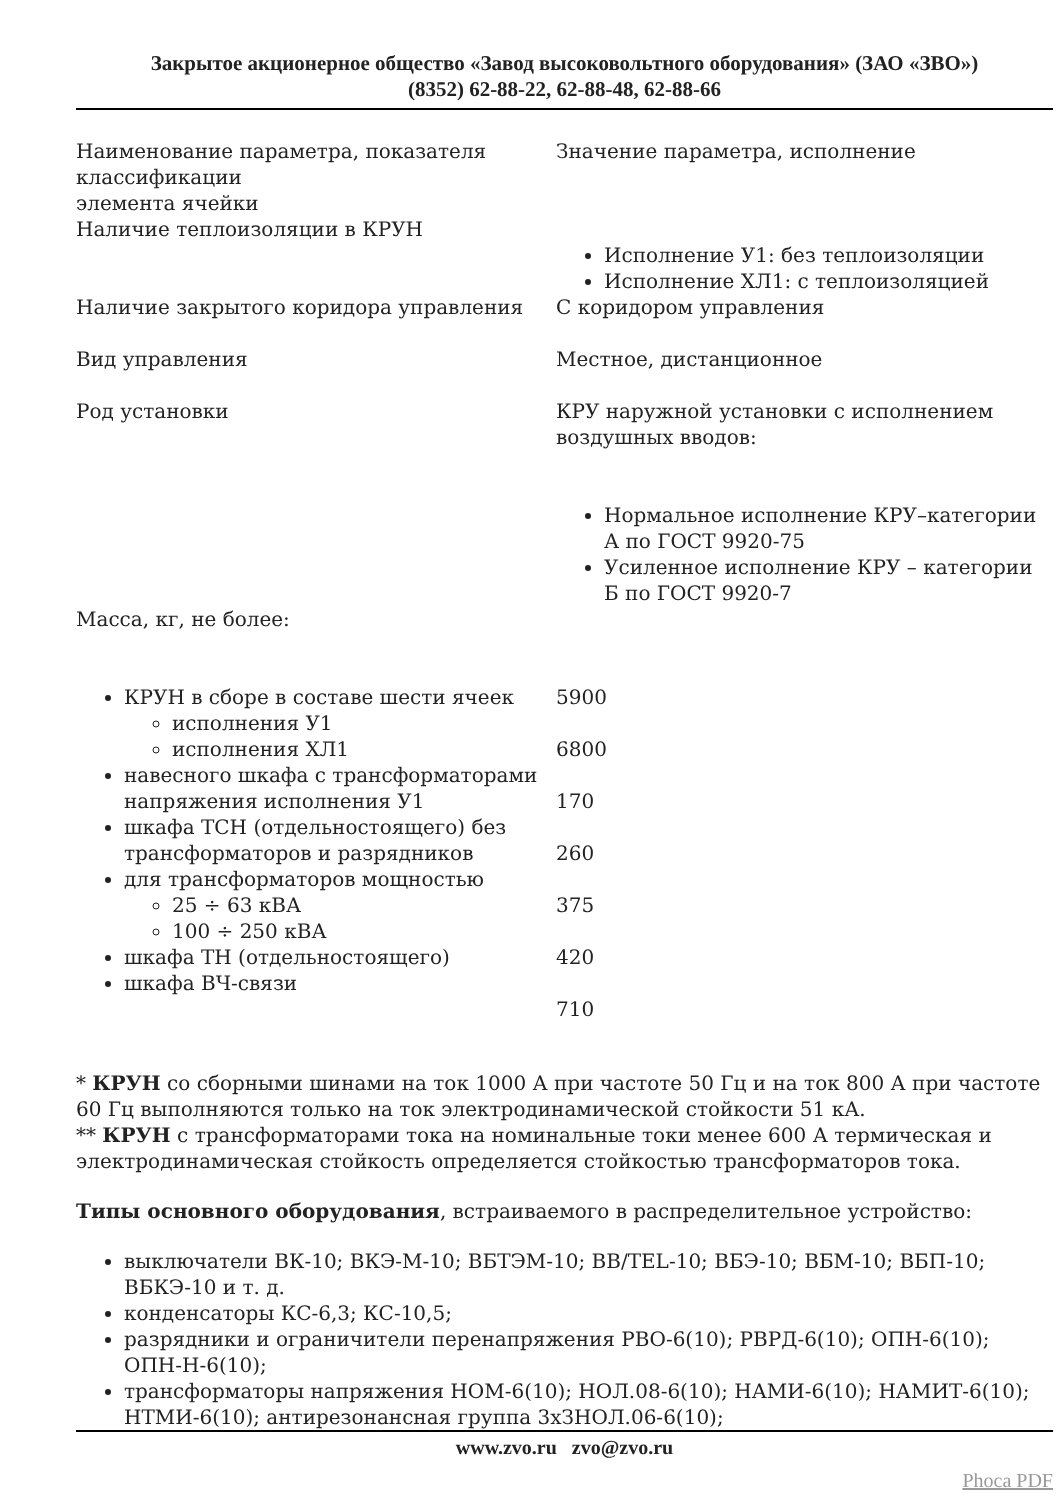Закрытое акционерное общество «Завод высоковольтного оборудования» (ЗАО «ЗВО»)
(8352) 62-88-22, 62-88-48, 62-88-66
| Наименование параметра, показателя классификации элемента ячейки | Значение параметра, исполнение |
| Наличие теплоизоляции в КРУН | Исполнение У1: без теплоизоляции Исполнение ХЛ1: с теплоизоляцией |
| Наличие закрытого коридора управления | С коридором управления |
| Вид управления | Местное, дистанционное |
| Род установки | КРУ наружной установки с исполнением воздушных вводов: Нормальное исполнение КРУ–категории А по ГОСТ 9920-75 Усиленное исполнение КРУ – категории Б по ГОСТ 9920-7 |
| Масса, кг, не более: | |
| КРУН в сборе в составе шести ячеек исполнения У1 исполнения ХЛ1 навесного шкафа с трансформаторами напряжения исполнения У1 шкафа ТСН (отдельностоящего) без трансформаторов и разрядников для трансформаторов мощностью 25 ÷ 63 кВА 100 ÷ 250 кВА шкафа ТН (отдельностоящего) шкафа ВЧ-связи | 5900 6800 170 260 375 420 710 |
* КРУН со сборными шинами на ток 1000 А при частоте 50 Гц и на ток 800 А при частоте 60 Гц выполняются только на ток электродинамической стойкости 51 кА.
** КРУН с трансформаторами тока на номинальные токи менее 600 А термическая и электродинамическая стойкость определяется стойкостью трансформаторов тока.
Типы основного оборудования, встраиваемого в распределительное устройство:
выключатели ВК-10; ВКЭ-М-10; ВБТЭМ-10; ВВ/TEL-10; ВБЭ-10; ВБМ-10; ВБП-10; ВБКЭ-10 и т. д.
конденсаторы КС-6,3; КС-10,5;
разрядники и ограничители перенапряжения РВО-6(10); РВРД-6(10); ОПН-6(10); ОПН-Н-6(10);
трансформаторы напряжения НОМ-6(10); НОЛ.08-6(10); НАМИ-6(10); НАМИТ-6(10); НТМИ-6(10); антирезонансная группа 3хЗНОЛ.06-6(10);
www.zvo.ru zvo@zvo.ru
Phoca PDF